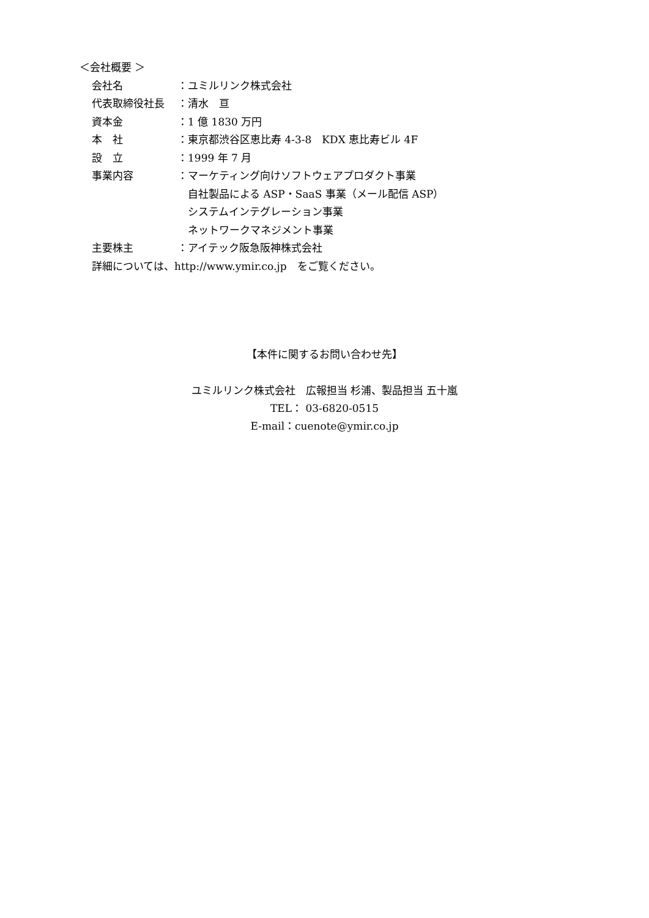＜会社概要 ＞
会社名 ：ユミルリンク株式会社
代表取締役社長 ：清水　亘
資本金 ：1 億 1830 万円
本　社 ：東京都渋谷区恵比寿 4-3-8　KDX 恵比寿ビル 4F
設　立 ：1999 年 7 月
事業内容 ：マーケティング向けソフトウェアプロダクト事業
　自社製品による ASP・SaaS 事業（メール配信 ASP）
　システムインテグレーション事業
　ネットワークマネジメント事業
主要株主 ：アイテック阪急阪神株式会社
詳細については、http://www.ymir.co.jp　をご覧ください。
【本件に関するお問い合わせ先】
ユミルリンク株式会社　広報担当 杉浦、製品担当 五十嵐
TEL： 03-6820-0515
E-mail：cuenote@ymir.co.jp